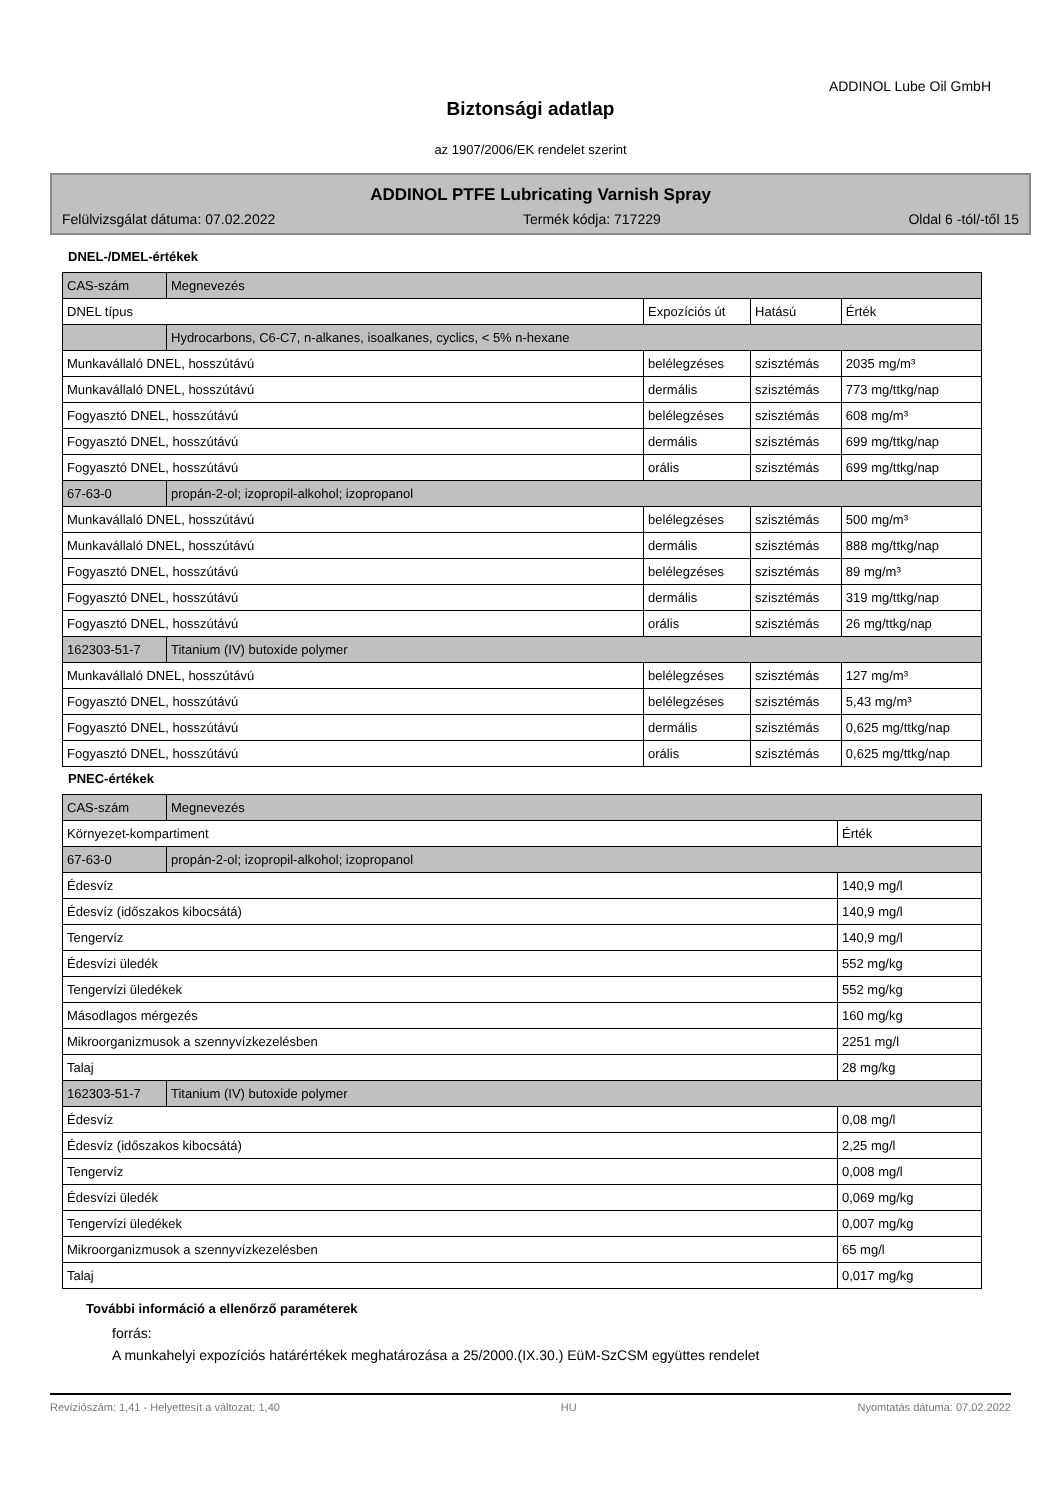ADDINOL Lube Oil GmbH
Biztonsági adatlap
az 1907/2006/EK rendelet szerint
ADDINOL PTFE Lubricating Varnish Spray
Felülvizsgálat dátuma: 07.02.2022 Termék kódja: 717229 Oldal 6 -tól/-től 15
DNEL-/DMEL-értékek
| CAS-szám | Megnevezés | | | |
| DNEL típus | | Expozíciós út | Hatású | Érték |
| | Hydrocarbons, C6-C7, n-alkanes, isoalkanes, cyclics, < 5% n-hexane | | | |
| Munkavállaló DNEL, hosszútávú | | belélegzéses | szisztémás | 2035 mg/m³ |
| Munkavállaló DNEL, hosszútávú | | dermális | szisztémás | 773 mg/ttkg/nap |
| Fogyasztó DNEL, hosszútávú | | belélegzéses | szisztémás | 608 mg/m³ |
| Fogyasztó DNEL, hosszútávú | | dermális | szisztémás | 699 mg/ttkg/nap |
| Fogyasztó DNEL, hosszútávú | | orális | szisztémás | 699 mg/ttkg/nap |
| 67-63-0 | propán-2-ol; izopropil-alkohol; izopropanol | | | |
| Munkavállaló DNEL, hosszútávú | | belélegzéses | szisztémás | 500 mg/m³ |
| Munkavállaló DNEL, hosszútávú | | dermális | szisztémás | 888 mg/ttkg/nap |
| Fogyasztó DNEL, hosszútávú | | belélegzéses | szisztémás | 89 mg/m³ |
| Fogyasztó DNEL, hosszútávú | | dermális | szisztémás | 319 mg/ttkg/nap |
| Fogyasztó DNEL, hosszútávú | | orális | szisztémás | 26 mg/ttkg/nap |
| 162303-51-7 | Titanium (IV) butoxide polymer | | | |
| Munkavállaló DNEL, hosszútávú | | belélegzéses | szisztémás | 127 mg/m³ |
| Fogyasztó DNEL, hosszútávú | | belélegzéses | szisztémás | 5,43 mg/m³ |
| Fogyasztó DNEL, hosszútávú | | dermális | szisztémás | 0,625 mg/ttkg/nap |
| Fogyasztó DNEL, hosszútávú | | orális | szisztémás | 0,625 mg/ttkg/nap |
PNEC-értékek
| CAS-szám | Megnevezés | |
| Környezet-kompartiment | | Érték |
| 67-63-0 | propán-2-ol; izopropil-alkohol; izopropanol | |
| Édesvíz | | 140,9 mg/l |
| Édesvíz (időszakos kibocsátá) | | 140,9 mg/l |
| Tengervíz | | 140,9 mg/l |
| Édesvízi üledék | | 552 mg/kg |
| Tengervízi üledékek | | 552 mg/kg |
| Másodlagos mérgezés | | 160 mg/kg |
| Mikroorganizmusok a szennyvízkezelésben | | 2251 mg/l |
| Talaj | | 28 mg/kg |
| 162303-51-7 | Titanium (IV) butoxide polymer | |
| Édesvíz | | 0,08 mg/l |
| Édesvíz (időszakos kibocsátá) | | 2,25 mg/l |
| Tengervíz | | 0,008 mg/l |
| Édesvízi üledék | | 0,069 mg/kg |
| Tengervízi üledékek | | 0,007 mg/kg |
| Mikroorganizmusok a szennyvízkezelésben | | 65 mg/l |
| Talaj | | 0,017 mg/kg |
További információ a ellenőrző paraméterek
forrás:
A munkahelyi expozíciós határértékek meghatározása a 25/2000.(IX.30.) EüM-SzCSM együttes rendelet
Revíziószám: 1,41 - Helyettesít a változat: 1,40 HU Nyomtatás dátuma: 07.02.2022